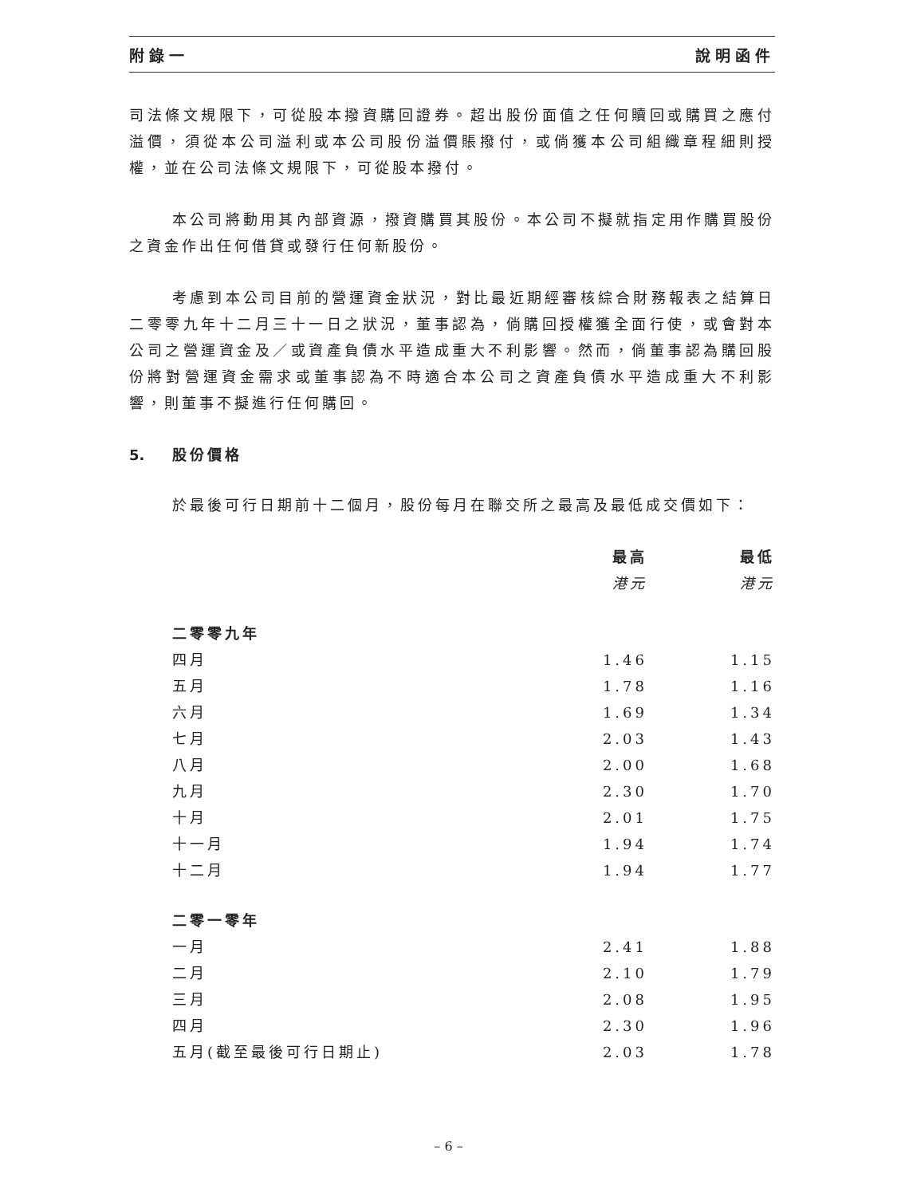附錄一 說明函件
司法條文規限下，可從股本撥資購回證券。超出股份面值之任何贖回或購買之應付溢價，須從本公司溢利或本公司股份溢價賬撥付，或倘獲本公司組織章程細則授權，並在公司法條文規限下，可從股本撥付。
本公司將動用其內部資源，撥資購買其股份。本公司不擬就指定用作購買股份之資金作出任何借貸或發行任何新股份。
考慮到本公司目前的營運資金狀況，對比最近期經審核綜合財務報表之結算日二零零九年十二月三十一日之狀況，董事認為，倘購回授權獲全面行使，或會對本公司之營運資金及／或資產負債水平造成重大不利影響。然而，倘董事認為購回股份將對營運資金需求或董事認為不時適合本公司之資產負債水平造成重大不利影響，則董事不擬進行任何購回。
5. 股份價格
於最後可行日期前十二個月，股份每月在聯交所之最高及最低成交價如下：
| | 最高 | 最低 |
| | 港元 | 港元 |
| 二零零九年 | | |
| 四月 | 1.46 | 1.15 |
| 五月 | 1.78 | 1.16 |
| 六月 | 1.69 | 1.34 |
| 七月 | 2.03 | 1.43 |
| 八月 | 2.00 | 1.68 |
| 九月 | 2.30 | 1.70 |
| 十月 | 2.01 | 1.75 |
| 十一月 | 1.94 | 1.74 |
| 十二月 | 1.94 | 1.77 |
| 二零一零年 | | |
| 一月 | 2.41 | 1.88 |
| 二月 | 2.10 | 1.79 |
| 三月 | 2.08 | 1.95 |
| 四月 | 2.30 | 1.96 |
| 五月(截至最後可行日期止) | 2.03 | 1.78 |
– 6 –